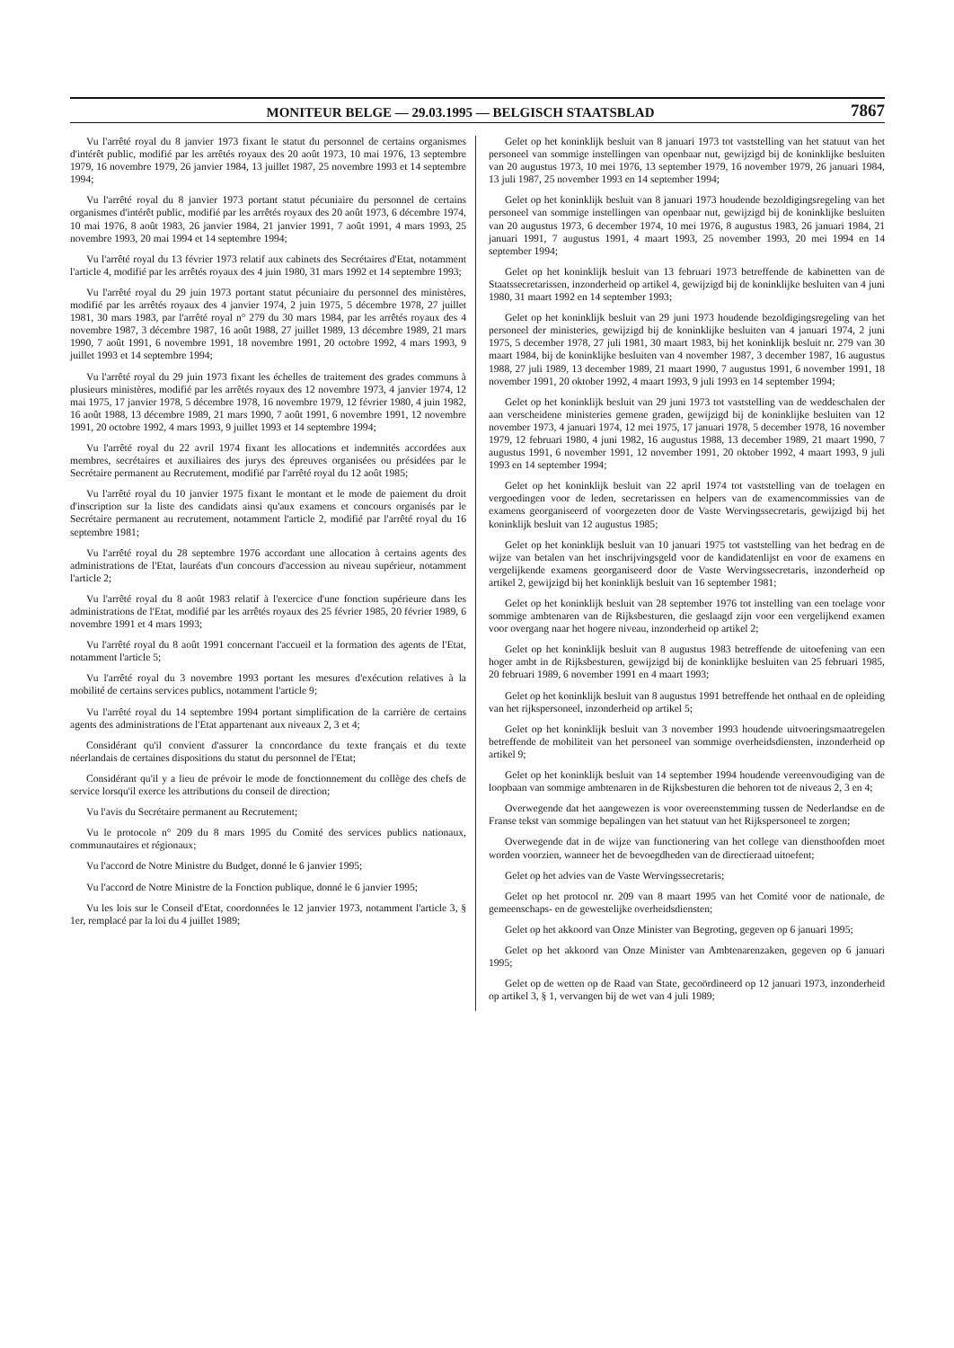MONITEUR BELGE — 29.03.1995 — BELGISCH STAATSBLAD 7867
Vu l'arrêté royal du 8 janvier 1973 fixant le statut du personnel de certains organismes d'intérêt public, modifié par les arrêtés royaux des 20 août 1973, 10 mai 1976, 13 septembre 1979, 16 novembre 1979, 26 janvier 1984, 13 juillet 1987, 25 novembre 1993 et 14 septembre 1994;
Vu l'arrêté royal du 8 janvier 1973 portant statut pécuniaire du personnel de certains organismes d'intérêt public, modifié par les arrêtés royaux des 20 août 1973, 6 décembre 1974, 10 mai 1976, 8 août 1983, 26 janvier 1984, 21 janvier 1991, 7 août 1991, 4 mars 1993, 25 novembre 1993, 20 mai 1994 et 14 septembre 1994;
Vu l'arrêté royal du 13 février 1973 relatif aux cabinets des Secrétaires d'Etat, notamment l'article 4, modifié par les arrêtés royaux des 4 juin 1980, 31 mars 1992 et 14 septembre 1993;
Vu l'arrêté royal du 29 juin 1973 portant statut pécuniaire du personnel des ministères, modifié par les arrêtés royaux des 4 janvier 1974, 2 juin 1975, 5 décembre 1978, 27 juillet 1981, 30 mars 1983, par l'arrêté royal n° 279 du 30 mars 1984, par les arrêtés royaux des 4 novembre 1987, 3 décembre 1987, 16 août 1988, 27 juillet 1989, 13 décembre 1989, 21 mars 1990, 7 août 1991, 6 novembre 1991, 18 novembre 1991, 20 octobre 1992, 4 mars 1993, 9 juillet 1993 et 14 septembre 1994;
Vu l'arrêté royal du 29 juin 1973 fixant les échelles de traitement des grades communs à plusieurs ministères, modifié par les arrêtés royaux des 12 novembre 1973, 4 janvier 1974, 12 mai 1975, 17 janvier 1978, 5 décembre 1978, 16 novembre 1979, 12 février 1980, 4 juin 1982, 16 août 1988, 13 décembre 1989, 21 mars 1990, 7 août 1991, 6 novembre 1991, 12 novembre 1991, 20 octobre 1992, 4 mars 1993, 9 juillet 1993 et 14 septembre 1994;
Vu l'arrêté royal du 22 avril 1974 fixant les allocations et indemnités accordées aux membres, secrétaires et auxiliaires des jurys des épreuves organisées ou présidées par le Secrétaire permanent au Recrutement, modifié par l'arrêté royal du 12 août 1985;
Vu l'arrêté royal du 10 janvier 1975 fixant le montant et le mode de paiement du droit d'inscription sur la liste des candidats ainsi qu'aux examens et concours organisés par le Secrétaire permanent au recrutement, notamment l'article 2, modifié par l'arrêté royal du 16 septembre 1981;
Vu l'arrêté royal du 28 septembre 1976 accordant une allocation à certains agents des administrations de l'Etat, lauréats d'un concours d'accession au niveau supérieur, notamment l'article 2;
Vu l'arrêté royal du 8 août 1983 relatif à l'exercice d'une fonction supérieure dans les administrations de l'Etat, modifié par les arrêtés royaux des 25 février 1985, 20 février 1989, 6 novembre 1991 et 4 mars 1993;
Vu l'arrêté royal du 8 août 1991 concernant l'accueil et la formation des agents de l'Etat, notamment l'article 5;
Vu l'arrêté royal du 3 novembre 1993 portant les mesures d'exécution relatives à la mobilité de certains services publics, notamment l'article 9;
Vu l'arrêté royal du 14 septembre 1994 portant simplification de la carrière de certains agents des administrations de l'Etat appartenant aux niveaux 2, 3 et 4;
Considérant qu'il convient d'assurer la concordance du texte français et du texte néerlandais de certaines dispositions du statut du personnel de l'Etat;
Considérant qu'il y a lieu de prévoir le mode de fonctionnement du collège des chefs de service lorsqu'il exerce les attributions du conseil de direction;
Vu l'avis du Secrétaire permanent au Recrutement;
Vu le protocole n° 209 du 8 mars 1995 du Comité des services publics nationaux, communautaires et régionaux;
Vu l'accord de Notre Ministre du Budget, donné le 6 janvier 1995;
Vu l'accord de Notre Ministre de la Fonction publique, donné le 6 janvier 1995;
Vu les lois sur le Conseil d'Etat, coordonnées le 12 janvier 1973, notamment l'article 3, § 1er, remplacé par la loi du 4 juillet 1989;
Gelet op het koninklijk besluit van 8 januari 1973 tot vaststelling van het statuut van het personeel van sommige instellingen van openbaar nut, gewijzigd bij de koninklijke besluiten van 20 augustus 1973, 10 mei 1976, 13 september 1979, 16 november 1979, 26 januari 1984, 13 juli 1987, 25 november 1993 en 14 september 1994;
Gelet op het koninklijk besluit van 8 januari 1973 houdende bezoldigingsregeling van het personeel van sommige instellingen van openbaar nut, gewijzigd bij de koninklijke besluiten van 20 augustus 1973, 6 december 1974, 10 mei 1976, 8 augustus 1983, 26 januari 1984, 21 januari 1991, 7 augustus 1991, 4 maart 1993, 25 november 1993, 20 mei 1994 en 14 september 1994;
Gelet op het koninklijk besluit van 13 februari 1973 betreffende de kabinetten van de Staatssecretarissen, inzonderheid op artikel 4, gewijzigd bij de koninklijke besluiten van 4 juni 1980, 31 maart 1992 en 14 september 1993;
Gelet op het koninklijk besluit van 29 juni 1973 houdende bezoldigingsregeling van het personeel der ministeries, gewijzigd bij de koninklijke besluiten van 4 januari 1974, 2 juni 1975, 5 december 1978, 27 juli 1981, 30 maart 1983, bij het koninklijk besluit nr. 279 van 30 maart 1984, bij de koninklijke besluiten van 4 november 1987, 3 december 1987, 16 augustus 1988, 27 juli 1989, 13 december 1989, 21 maart 1990, 7 augustus 1991, 6 november 1991, 18 november 1991, 20 oktober 1992, 4 maart 1993, 9 juli 1993 en 14 september 1994;
Gelet op het koninklijk besluit van 29 juni 1973 tot vaststelling van de weddeschalen der aan verscheidene ministeries gemene graden, gewijzigd bij de koninklijke besluiten van 12 november 1973, 4 januari 1974, 12 mei 1975, 17 januari 1978, 5 december 1978, 16 november 1979, 12 februari 1980, 4 juni 1982, 16 augustus 1988, 13 december 1989, 21 maart 1990, 7 augustus 1991, 6 november 1991, 12 november 1991, 20 oktober 1992, 4 maart 1993, 9 juli 1993 en 14 september 1994;
Gelet op het koninklijk besluit van 22 april 1974 tot vaststelling van de toelagen en vergoedingen voor de leden, secretarissen en helpers van de examencommissies van de examens georganiseerd of voorgezeten door de Vaste Wervingssecretaris, gewijzigd bij het koninklijk besluit van 12 augustus 1985;
Gelet op het koninklijk besluit van 10 januari 1975 tot vaststelling van het bedrag en de wijze van betalen van het inschrijvingsgeld voor de kandidatenlijst en voor de examens en vergelijkende examens georganiseerd door de Vaste Wervingssecretaris, inzonderheid op artikel 2, gewijzigd bij het koninklijk besluit van 16 september 1981;
Gelet op het koninklijk besluit van 28 september 1976 tot instelling van een toelage voor sommige ambtenaren van de Rijksbesturen, die geslaagd zijn voor een vergelijkend examen voor overgang naar het hogere niveau, inzonderheid op artikel 2;
Gelet op het koninklijk besluit van 8 augustus 1983 betreffende de uitoefening van een hoger ambt in de Rijksbesturen, gewijzigd bij de koninklijke besluiten van 25 februari 1985, 20 februari 1989, 6 november 1991 en 4 maart 1993;
Gelet op het koninklijk besluit van 8 augustus 1991 betreffende het onthaal en de opleiding van het rijkspersoneel, inzonderheid op artikel 5;
Gelet op het koninklijk besluit van 3 november 1993 houdende uitvoeringsmaatregelen betreffende de mobiliteit van het personeel van sommige overheidsdiensten, inzonderheid op artikel 9;
Gelet op het koninklijk besluit van 14 september 1994 houdende vereenvoudiging van de loopbaan van sommige ambtenaren in de Rijksbesturen die behoren tot de niveaus 2, 3 en 4;
Overwegende dat het aangewezen is voor overeenstemming tussen de Nederlandse en de Franse tekst van sommige bepalingen van het statuut van het Rijkspersoneel te zorgen;
Overwegende dat in de wijze van functionering van het college van diensthoofden moet worden voorzien, wanneer het de bevoegdheden van de directieraad uitoefent;
Gelet op het advies van de Vaste Wervingssecretaris;
Gelet op het protocol nr. 209 van 8 maart 1995 van het Comité voor de nationale, de gemeenschaps- en de gewestelijke overheidsdiensten;
Gelet op het akkoord van Onze Minister van Begroting, gegeven op 6 januari 1995;
Gelet op het akkoord van Onze Minister van Ambtenarenzaken, gegeven op 6 januari 1995;
Gelet op de wetten op de Raad van State, gecoördineerd op 12 januari 1973, inzonderheid op artikel 3, § 1, vervangen bij de wet van 4 juli 1989;